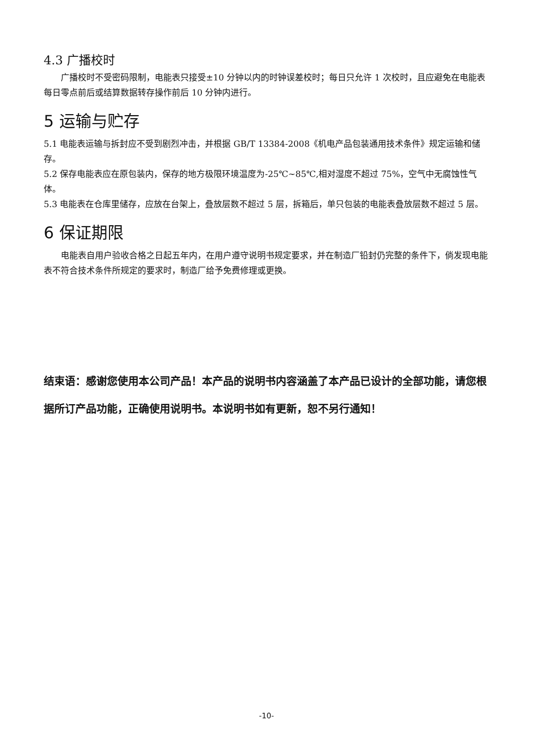4.3 广播校时
广播校时不受密码限制，电能表只接受±10 分钟以内的时钟误差校时；每日只允许 1 次校时，且应避免在电能表每日零点前后或结算数据转存操作前后 10 分钟内进行。
5 运输与贮存
5.1 电能表运输与拆封应不受到剧烈冲击，并根据 GB/T 13384-2008《机电产品包装通用技术条件》规定运输和储存。
5.2 保存电能表应在原包装内，保存的地方极限环境温度为-25℃~85℃,相对湿度不超过 75%，空气中无腐蚀性气体。
5.3 电能表在仓库里储存，应放在台架上，叠放层数不超过 5 层，拆箱后，单只包装的电能表叠放层数不超过 5 层。
6 保证期限
电能表自用户验收合格之日起五年内，在用户遵守说明书规定要求，并在制造厂铅封仍完整的条件下，倘发现电能表不符合技术条件所规定的要求时，制造厂给予免费修理或更换。
结束语：感谢您使用本公司产品！本产品的说明书内容涵盖了本产品已设计的全部功能，请您根据所订产品功能，正确使用说明书。本说明书如有更新，恕不另行通知！
-10-